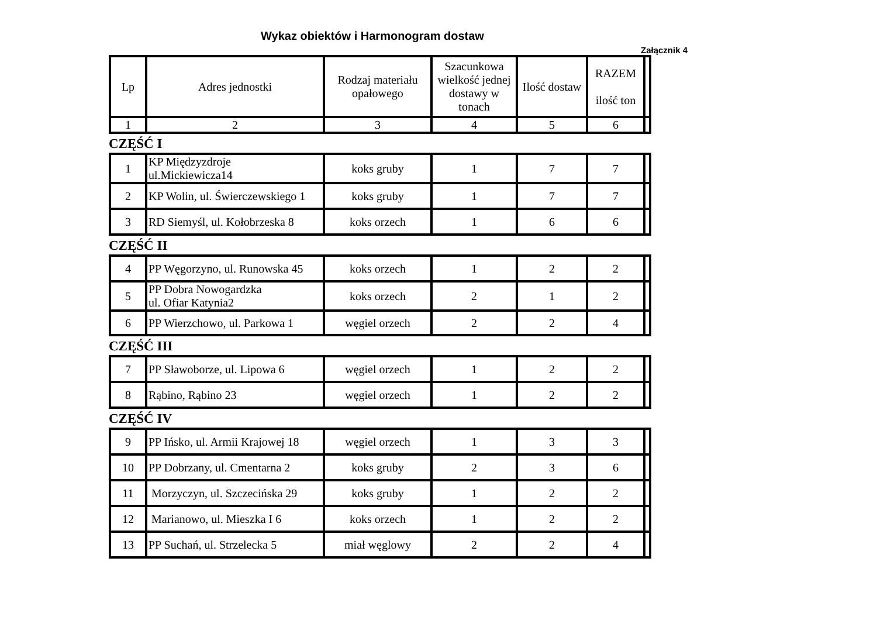Wykaz obiektów i Harmonogram dostaw
Załącznik 4
| Lp | Adres jednostki | Rodzaj materiału opałowego | Szacunkowa wielkość jednej dostawy w tonach | Ilość dostaw | RAZEM ilość ton | |
| 1 | 2 | 3 | 4 | 5 | 6 | |
CZĘŚĆ I
| 1 | KP Międzyzdroje ul.Mickiewicza14 | koks gruby | 1 | 7 | 7 | |
| 2 | KP Wolin, ul. Świerczewskiego 1 | koks gruby | 1 | 7 | 7 | |
| 3 | RD Siemyśl, ul. Kołobrzeska 8 | koks orzech | 1 | 6 | 6 | |
CZĘŚĆ II
| 4 | PP Węgorzyno, ul. Runowska 45 | koks orzech | 1 | 2 | 2 | |
| 5 | PP Dobra Nowogardzka ul. Ofiar Katynia2 | koks orzech | 2 | 1 | 2 | |
| 6 | PP Wierzchowo, ul. Parkowa 1 | węgiel orzech | 2 | 2 | 4 | |
CZĘŚĆ III
| 7 | PP Sławoborze, ul. Lipowa 6 | węgiel orzech | 1 | 2 | 2 | |
| 8 | Rąbino, Rąbino 23 | węgiel orzech | 1 | 2 | 2 | |
CZĘŚĆ IV
| 9 | PP Ińsko, ul. Armii Krajowej 18 | węgiel orzech | 1 | 3 | 3 | |
| 10 | PP Dobrzany, ul. Cmentarna 2 | koks gruby | 2 | 3 | 6 | |
| 11 | Morzyczyn, ul. Szczecińska 29 | koks gruby | 1 | 2 | 2 | |
| 12 | Marianowo, ul. Mieszka I 6 | koks orzech | 1 | 2 | 2 | |
| 13 | PP Suchań, ul. Strzelecka 5 | miał węglowy | 2 | 2 | 4 | |